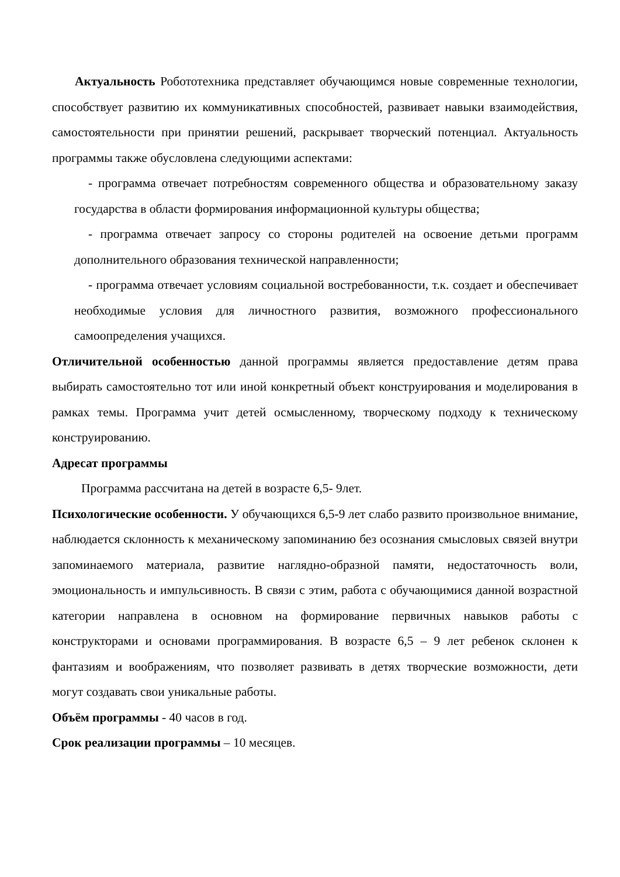Актуальность Робототехника представляет обучающимся новые современные технологии, способствует развитию их коммуникативных способностей, развивает навыки взаимодействия, самостоятельности при принятии решений, раскрывает творческий потенциал. Актуальность программы также обусловлена следующими аспектами:
- программа отвечает потребностям современного общества и образовательному заказу государства в области формирования информационной культуры общества;
- программа отвечает запросу со стороны родителей на освоение детьми программ дополнительного образования технической направленности;
- программа отвечает условиям социальной востребованности, т.к. создает и обеспечивает необходимые условия для личностного развития, возможного профессионального самоопределения учащихся.
Отличительной особенностью данной программы является предоставление детям права выбирать самостоятельно тот или иной конкретный объект конструирования и моделирования в рамках темы. Программа учит детей осмысленному, творческому подходу к техническому конструированию.
Адресат программы
Программа рассчитана на детей в возрасте 6,5- 9лет.
Психологические особенности. У обучающихся 6,5-9 лет слабо развито произвольное внимание, наблюдается склонность к механическому запоминанию без осознания смысловых связей внутри запоминаемого материала, развитие наглядно-образной памяти, недостаточность воли, эмоциональность и импульсивность. В связи с этим, работа с обучающимися данной возрастной категории направлена в основном на формирование первичных навыков работы с конструкторами и основами программирования. В возрасте 6,5 – 9 лет ребенок склонен к фантазиям и воображениям, что позволяет развивать в детях творческие возможности, дети могут создавать свои уникальные работы.
Объём программы - 40 часов в год.
Срок реализации программы – 10 месяцев.